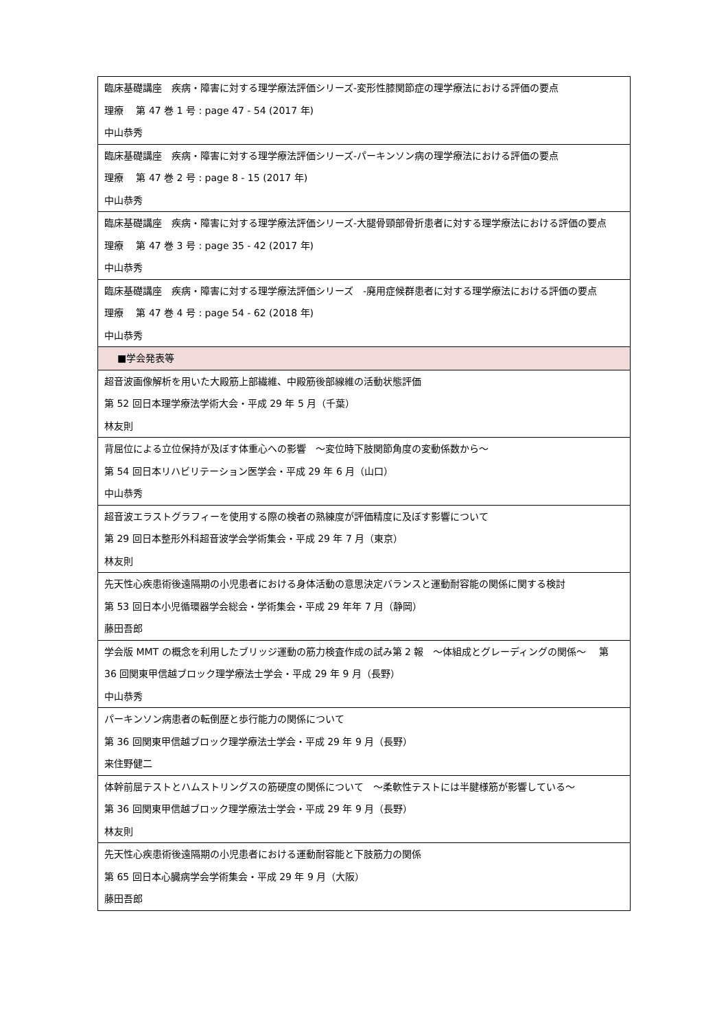| 臨床基礎講座 疾病・障害に対する理学療法評価シリーズ-変形性膝関節症の理学療法における評価の要点 理療 第 47 巻 1 号 : page 47 - 54 (2017 年) 中山恭秀 |
| 臨床基礎講座 疾病・障害に対する理学療法評価シリーズ-パーキンソン病の理学療法における評価の要点 理療 第 47 巻 2 号 : page 8 - 15 (2017 年) 中山恭秀 |
| 臨床基礎講座 疾病・障害に対する理学療法評価シリーズ-大腿骨頸部骨折患者に対する理学療法における評価の要点 理療 第 47 巻 3 号 : page 35 - 42 (2017 年) 中山恭秀 |
| 臨床基礎講座 疾病・障害に対する理学療法評価シリーズ -廃用症候群患者に対する理学療法における評価の要点 理療 第 47 巻 4 号 : page 54 - 62 (2018 年) 中山恭秀 |
| ■学会発表等 |
| 超音波画像解析を用いた大殿筋上部繊維、中殿筋後部線維の活動状態評価 第 52 回日本理学療法学術大会・平成 29 年 5 月（千葉） 林友則 |
| 背屈位による立位保持が及ぼす体重心への影響 ～変位時下肢関節角度の変動係数から～ 第 54 回日本リハビリテーション医学会・平成 29 年 6 月（山口） 中山恭秀 |
| 超音波エラストグラフィーを使用する際の検者の熟練度が評価精度に及ぼす影響について 第 29 回日本整形外科超音波学会学術集会・平成 29 年 7 月（東京） 林友則 |
| 先天性心疾患術後遠隔期の小児患者における身体活動の意思決定バランスと運動耐容能の関係に関する検討 第 53 回日本小児循環器学会総会・学術集会・平成 29 年年 7 月（静岡） 藤田吾郎 |
| 学会版 MMT の概念を利用したブリッジ運動の筋力検査作成の試み第 2 報 ～体組成とグレーディングの関係～ 第 36 回関東甲信越ブロック理学療法士学会・平成 29 年 9 月（長野） 中山恭秀 |
| パーキンソン病患者の転倒歴と歩行能力の関係について 第 36 回関東甲信越ブロック理学療法士学会・平成 29 年 9 月（長野） 来住野健二 |
| 体幹前屈テストとハムストリングスの筋硬度の関係について ～柔軟性テストには半腱様筋が影響している～ 第 36 回関東甲信越ブロック理学療法士学会・平成 29 年 9 月（長野） 林友則 |
| 先天性心疾患術後遠隔期の小児患者における運動耐容能と下肢筋力の関係 第 65 回日本心臓病学会学術集会・平成 29 年 9 月（大阪） 藤田吾郎 |